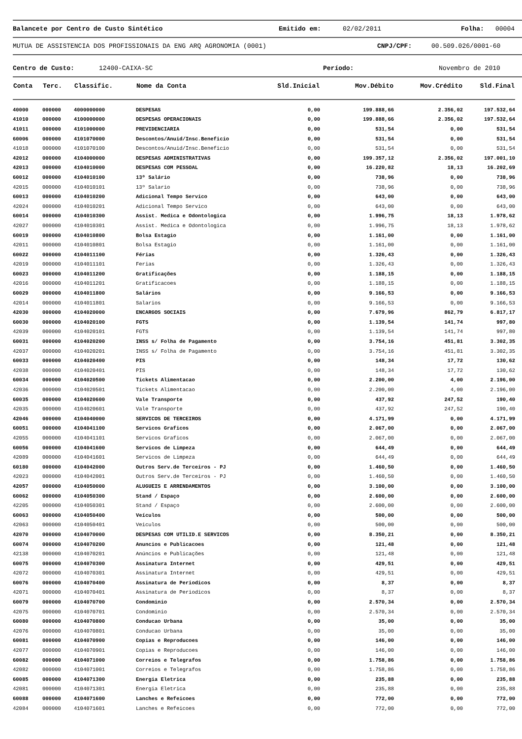Balancete por Centro de Custo Sintético Emitido em: 02/02/2011 Folha: 00004
MUTUA DE ASSISTENCIA DOS PROFISSIONAIS DA ENG ARQ AGRONOMIA (0001) CNPJ/CPF: 00.509.026/0001-60
Centro de Custo: 12400-CAIXA-SC Período: Novembro de 2010
| Conta | Terc. | Classific. | Nome da Conta | Sld.Inicial | Mov.Débito | Mov.Crédito | Sld.Final |
| --- | --- | --- | --- | --- | --- | --- | --- |
| 40000 | 000000 | 4000000000 | DESPESAS | 0,00 | 199.888,66 | 2.356,02 | 197.532,64 |
| 41010 | 000000 | 4100000000 | DESPESAS OPERACIONAIS | 0,00 | 199.888,66 | 2.356,02 | 197.532,64 |
| 41011 | 000000 | 4101000000 | PREVIDENCIARIA | 0,00 | 531,54 | 0,00 | 531,54 |
| 60006 | 000000 | 4101070000 | Descontos/Anuid/Insc.Beneficio | 0,00 | 531,54 | 0,00 | 531,54 |
| 41018 | 000000 | 4101070100 | Descontos/Anuid/Insc.Beneficio | 0,00 | 531,54 | 0,00 | 531,54 |
| 42012 | 000000 | 4104000000 | DESPESAS ADMINISTRATIVAS | 0,00 | 199.357,12 | 2.356,02 | 197.001,10 |
| 42013 | 000000 | 4104010000 | DESPESAS COM PESSOAL | 0,00 | 16.220,82 | 18,13 | 16.202,69 |
| 60012 | 000000 | 4104010100 | 13º Salário | 0,00 | 738,96 | 0,00 | 738,96 |
| 42015 | 000000 | 4104010101 | 13º Salario | 0,00 | 738,96 | 0,00 | 738,96 |
| 60013 | 000000 | 4104010200 | Adicional Tempo Servico | 0,00 | 643,00 | 0,00 | 643,00 |
| 42024 | 000000 | 4104010201 | Adicional Tempo Servico | 0,00 | 643,00 | 0,00 | 643,00 |
| 60014 | 000000 | 4104010300 | Assist. Medica e Odontologica | 0,00 | 1.996,75 | 18,13 | 1.978,62 |
| 42027 | 000000 | 4104010301 | Assist. Medica e Odontologica | 0,00 | 1.996,75 | 18,13 | 1.978,62 |
| 60019 | 000000 | 4104010800 | Bolsa Estagio | 0,00 | 1.161,00 | 0,00 | 1.161,00 |
| 42011 | 000000 | 4104010801 | Bolsa Estagio | 0,00 | 1.161,00 | 0,00 | 1.161,00 |
| 60022 | 000000 | 4104011100 | Férias | 0,00 | 1.326,43 | 0,00 | 1.326,43 |
| 42019 | 000000 | 4104011101 | Ferias | 0,00 | 1.326,43 | 0,00 | 1.326,43 |
| 60023 | 000000 | 4104011200 | Gratificações | 0,00 | 1.188,15 | 0,00 | 1.188,15 |
| 42016 | 000000 | 4104011201 | Gratificacoes | 0,00 | 1.188,15 | 0,00 | 1.188,15 |
| 60029 | 000000 | 4104011800 | Salários | 0,00 | 9.166,53 | 0,00 | 9.166,53 |
| 42014 | 000000 | 4104011801 | Salarios | 0,00 | 9.166,53 | 0,00 | 9.166,53 |
| 42030 | 000000 | 4104020000 | ENCARGOS SOCIAIS | 0,00 | 7.679,96 | 862,79 | 6.817,17 |
| 60030 | 000000 | 4104020100 | FGTS | 0,00 | 1.139,54 | 141,74 | 997,80 |
| 42039 | 000000 | 4104020101 | FGTS | 0,00 | 1.139,54 | 141,74 | 997,80 |
| 60031 | 000000 | 4104020200 | INSS s/ Folha de Pagamento | 0,00 | 3.754,16 | 451,81 | 3.302,35 |
| 42037 | 000000 | 4104020201 | INSS s/ Folha de Pagamento | 0,00 | 3.754,16 | 451,81 | 3.302,35 |
| 60033 | 000000 | 4104020400 | PIS | 0,00 | 148,34 | 17,72 | 130,62 |
| 42038 | 000000 | 4104020401 | PIS | 0,00 | 148,34 | 17,72 | 130,62 |
| 60034 | 000000 | 4104020500 | Tickets Alimentacao | 0,00 | 2.200,00 | 4,00 | 2.196,00 |
| 42036 | 000000 | 4104020501 | Tickets Alimentacao | 0,00 | 2.200,00 | 4,00 | 2.196,00 |
| 60035 | 000000 | 4104020600 | Vale Transporte | 0,00 | 437,92 | 247,52 | 190,40 |
| 42035 | 000000 | 4104020601 | Vale Transporte | 0,00 | 437,92 | 247,52 | 190,40 |
| 42046 | 000000 | 4104040000 | SERVICOS DE TERCEIROS | 0,00 | 4.171,99 | 0,00 | 4.171,99 |
| 60051 | 000000 | 4104041100 | Servicos Graficos | 0,00 | 2.067,00 | 0,00 | 2.067,00 |
| 42055 | 000000 | 4104041101 | Servicos Graficos | 0,00 | 2.067,00 | 0,00 | 2.067,00 |
| 60056 | 000000 | 4104041600 | Servicos de Limpeza | 0,00 | 644,49 | 0,00 | 644,49 |
| 42089 | 000000 | 4104041601 | Servicos de Limpeza | 0,00 | 644,49 | 0,00 | 644,49 |
| 60180 | 000000 | 4104042000 | Outros Serv.de Terceiros - PJ | 0,00 | 1.460,50 | 0,00 | 1.460,50 |
| 42023 | 000000 | 4104042001 | Outros Serv.de Terceiros - PJ | 0,00 | 1.460,50 | 0,00 | 1.460,50 |
| 42057 | 000000 | 4104050000 | ALUGUEIS E ARRENDAMENTOS | 0,00 | 3.100,00 | 0,00 | 3.100,00 |
| 60062 | 000000 | 4104050300 | Stand / Espaço | 0,00 | 2.600,00 | 0,00 | 2.600,00 |
| 42205 | 000000 | 4104050301 | Stand / Espaço | 0,00 | 2.600,00 | 0,00 | 2.600,00 |
| 60063 | 000000 | 4104050400 | Veículos | 0,00 | 500,00 | 0,00 | 500,00 |
| 42063 | 000000 | 4104050401 | Veiculos | 0,00 | 500,00 | 0,00 | 500,00 |
| 42070 | 000000 | 4104070000 | DESPESAS COM UTILID.E SERVICOS | 0,00 | 8.350,21 | 0,00 | 8.350,21 |
| 60074 | 000000 | 4104070200 | Anuncios e Publicacoes | 0,00 | 121,48 | 0,00 | 121,48 |
| 42138 | 000000 | 4104070201 | Anúncios e Publicações | 0,00 | 121,48 | 0,00 | 121,48 |
| 60075 | 000000 | 4104070300 | Assinatura Internet | 0,00 | 429,51 | 0,00 | 429,51 |
| 42072 | 000000 | 4104070301 | Assinatura Internet | 0,00 | 429,51 | 0,00 | 429,51 |
| 60076 | 000000 | 4104070400 | Assinatura de Periodicos | 0,00 | 8,37 | 0,00 | 8,37 |
| 42071 | 000000 | 4104070401 | Assinatura de Periodicos | 0,00 | 8,37 | 0,00 | 8,37 |
| 60079 | 000000 | 4104070700 | Condominio | 0,00 | 2.570,34 | 0,00 | 2.570,34 |
| 42075 | 000000 | 4104070701 | Condominio | 0,00 | 2.570,34 | 0,00 | 2.570,34 |
| 60080 | 000000 | 4104070800 | Conducao Urbana | 0,00 | 35,00 | 0,00 | 35,00 |
| 42076 | 000000 | 4104070801 | Conducao Urbana | 0,00 | 35,00 | 0,00 | 35,00 |
| 60081 | 000000 | 4104070900 | Copias e Reproducoes | 0,00 | 146,00 | 0,00 | 146,00 |
| 42077 | 000000 | 4104070901 | Copias e Reproducoes | 0,00 | 146,00 | 0,00 | 146,00 |
| 60082 | 000000 | 4104071000 | Correios e Telegrafos | 0,00 | 1.758,86 | 0,00 | 1.758,86 |
| 42082 | 000000 | 4104071001 | Correios e Telegrafos | 0,00 | 1.758,86 | 0,00 | 1.758,86 |
| 60085 | 000000 | 4104071300 | Energia Eletrica | 0,00 | 235,88 | 0,00 | 235,88 |
| 42081 | 000000 | 4104071301 | Energia Eletrica | 0,00 | 235,88 | 0,00 | 235,88 |
| 60088 | 000000 | 4104071600 | Lanches e Refeicoes | 0,00 | 772,00 | 0,00 | 772,00 |
| 42084 | 000000 | 4104071601 | Lanches e Refeicoes | 0,00 | 772,00 | 0,00 | 772,00 |